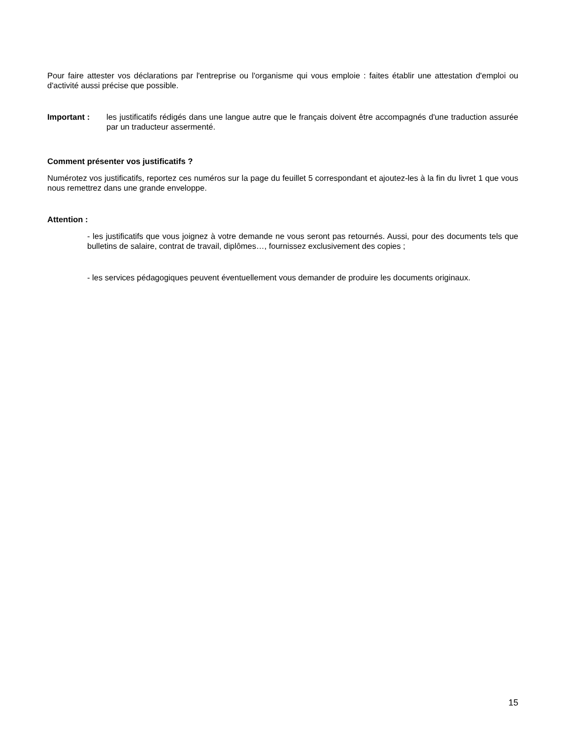Pour faire attester vos déclarations par l'entreprise ou l'organisme qui vous emploie : faites établir une attestation d'emploi ou d'activité aussi précise que possible.
Important : les justificatifs rédigés dans une langue autre que le français doivent être accompagnés d'une traduction assurée par un traducteur assermenté.
Comment présenter vos justificatifs ?
Numérotez vos justificatifs, reportez ces numéros sur la page du feuillet 5 correspondant et ajoutez-les à la fin du livret 1 que vous nous remettrez dans une grande enveloppe.
Attention :
- les justificatifs que vous joignez à votre demande ne vous seront pas retournés. Aussi, pour des documents tels que bulletins de salaire, contrat de travail, diplômes…, fournissez exclusivement des copies ;
- les services pédagogiques peuvent éventuellement vous demander de produire les documents originaux.
15